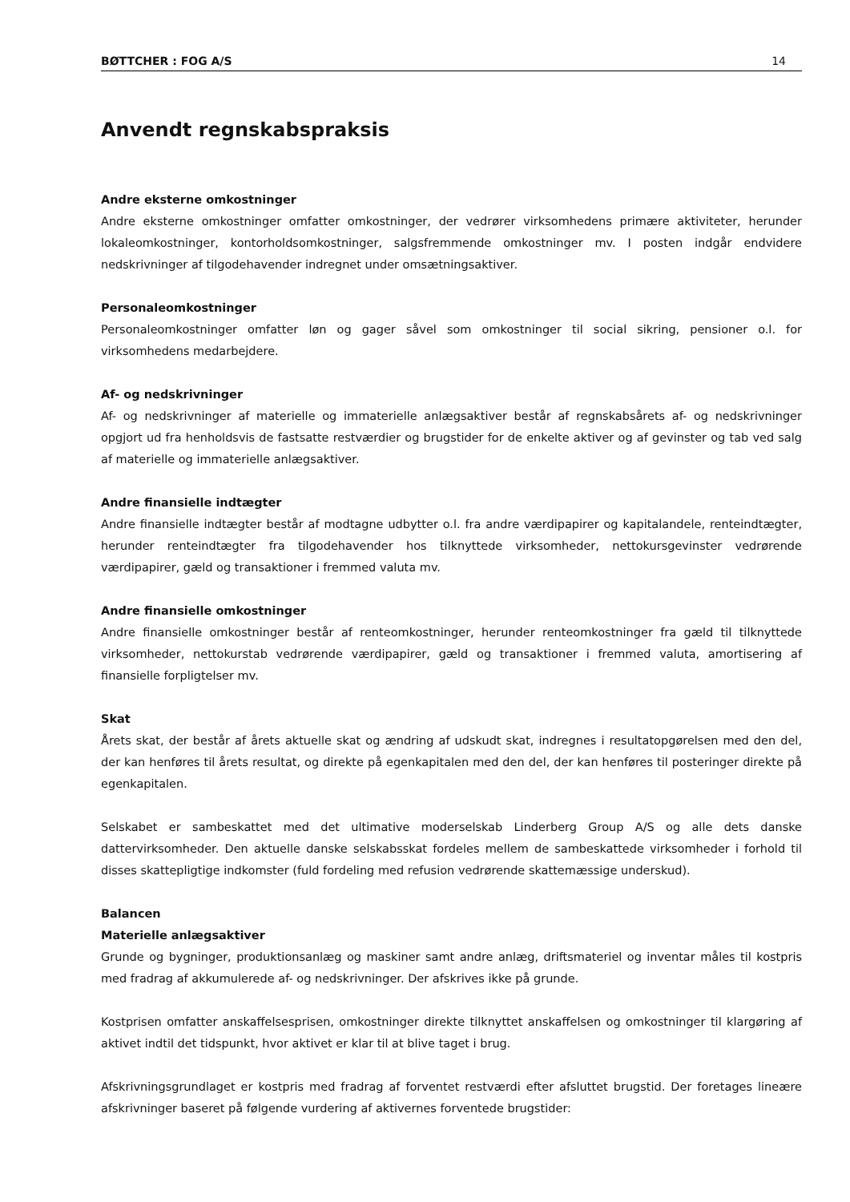BØTTCHER : FOG A/S 14
Anvendt regnskabspraksis
Andre eksterne omkostninger
Andre eksterne omkostninger omfatter omkostninger, der vedrører virksomhedens primære aktiviteter, herunder lokaleomkostninger, kontorholdsomkostninger, salgsfremmende omkostninger mv. I posten indgår endvidere nedskrivninger af tilgodehavender indregnet under omsætningsaktiver.
Personaleomkostninger
Personaleomkostninger omfatter løn og gager såvel som omkostninger til social sikring, pensioner o.l. for virksomhedens medarbejdere.
Af- og nedskrivninger
Af- og nedskrivninger af materielle og immaterielle anlægsaktiver består af regnskabsårets af- og nedskrivninger opgjort ud fra henholdsvis de fastsatte restværdier og brugstider for de enkelte aktiver og af gevinster og tab ved salg af materielle og immaterielle anlægsaktiver.
Andre finansielle indtægter
Andre finansielle indtægter består af modtagne udbytter o.l. fra andre værdipapirer og kapitalandele, renteindtægter, herunder renteindtægter fra tilgodehavender hos tilknyttede virksomheder, nettokursgevinster vedrørende værdipapirer, gæld og transaktioner i fremmed valuta mv.
Andre finansielle omkostninger
Andre finansielle omkostninger består af renteomkostninger, herunder renteomkostninger fra gæld til tilknyttede virksomheder, nettokurstab vedrørende værdipapirer, gæld og transaktioner i fremmed valuta, amortisering af finansielle forpligtelser mv.
Skat
Årets skat, der består af årets aktuelle skat og ændring af udskudt skat, indregnes i resultatopgørelsen med den del, der kan henføres til årets resultat, og direkte på egenkapitalen med den del, der kan henføres til posteringer direkte på egenkapitalen.
Selskabet er sambeskattet med det ultimative moderselskab Linderberg Group A/S og alle dets danske dattervirksomheder. Den aktuelle danske selskabsskat fordeles mellem de sambeskattede virksomheder i forhold til disses skattepligtige indkomster (fuld fordeling med refusion vedrørende skattemæssige underskud).
Balancen
Materielle anlægsaktiver
Grunde og bygninger, produktionsanlæg og maskiner samt andre anlæg, driftsmateriel og inventar måles til kostpris med fradrag af akkumulerede af- og nedskrivninger. Der afskrives ikke på grunde.
Kostprisen omfatter anskaffelsesprisen, omkostninger direkte tilknyttet anskaffelsen og omkostninger til klargøring af aktivet indtil det tidspunkt, hvor aktivet er klar til at blive taget i brug.
Afskrivningsgrundlaget er kostpris med fradrag af forventet restværdi efter afsluttet brugstid. Der foretages lineære afskrivninger baseret på følgende vurdering af aktivernes forventede brugstider: